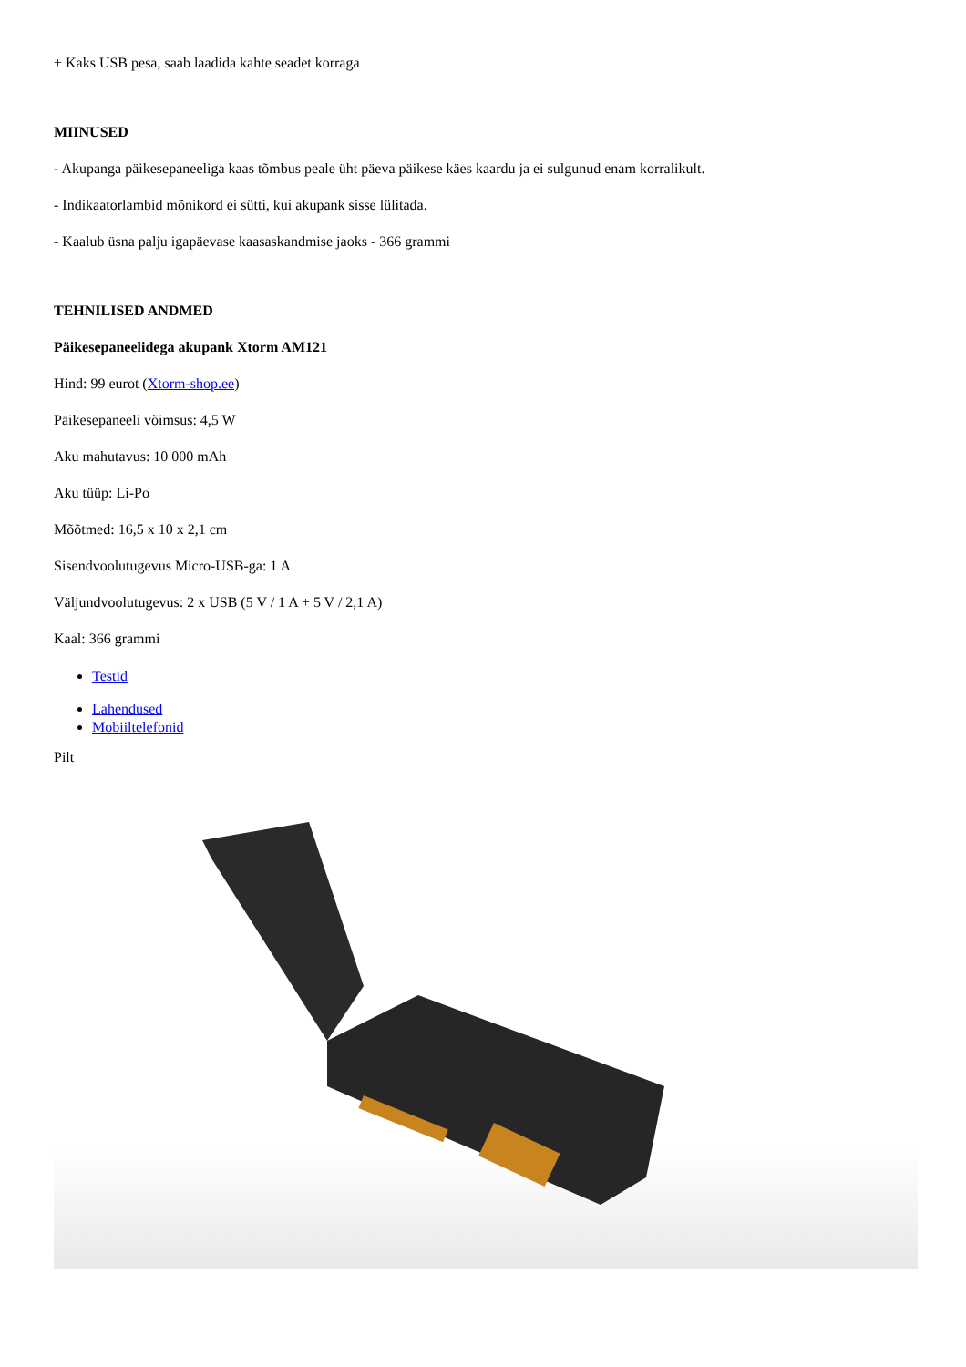+ Kaks USB pesa, saab laadida kahte seadet korraga
MIINUSED
- Akupanga päikesepaneeliga kaas tõmbus peale üht päeva päikese käes kaardu ja ei sulgunud enam korralikult.
- Indikaatorlambid mõnikord ei sütti, kui akupank sisse lülitada.
- Kaalub üsna palju igapäevase kaasaskandmise jaoks - 366 grammi
TEHNILISED ANDMED
Päikesepaneelidega akupank Xtorm AM121
Hind: 99 eurot (Xtorm-shop.ee)
Päikesepaneeli võimsus: 4,5 W
Aku mahutavus: 10 000 mAh
Aku tüüp: Li-Po
Mõõtmed: 16,5 x 10 x 2,1 cm
Sisendvoolutugevus Micro-USB-ga: 1 A
Väljundvoolutugevus: 2 x USB (5 V / 1 A + 5 V / 2,1 A)
Kaal: 366 grammi
Testid
Lahendused
Mobiiltelefonid
Pilt